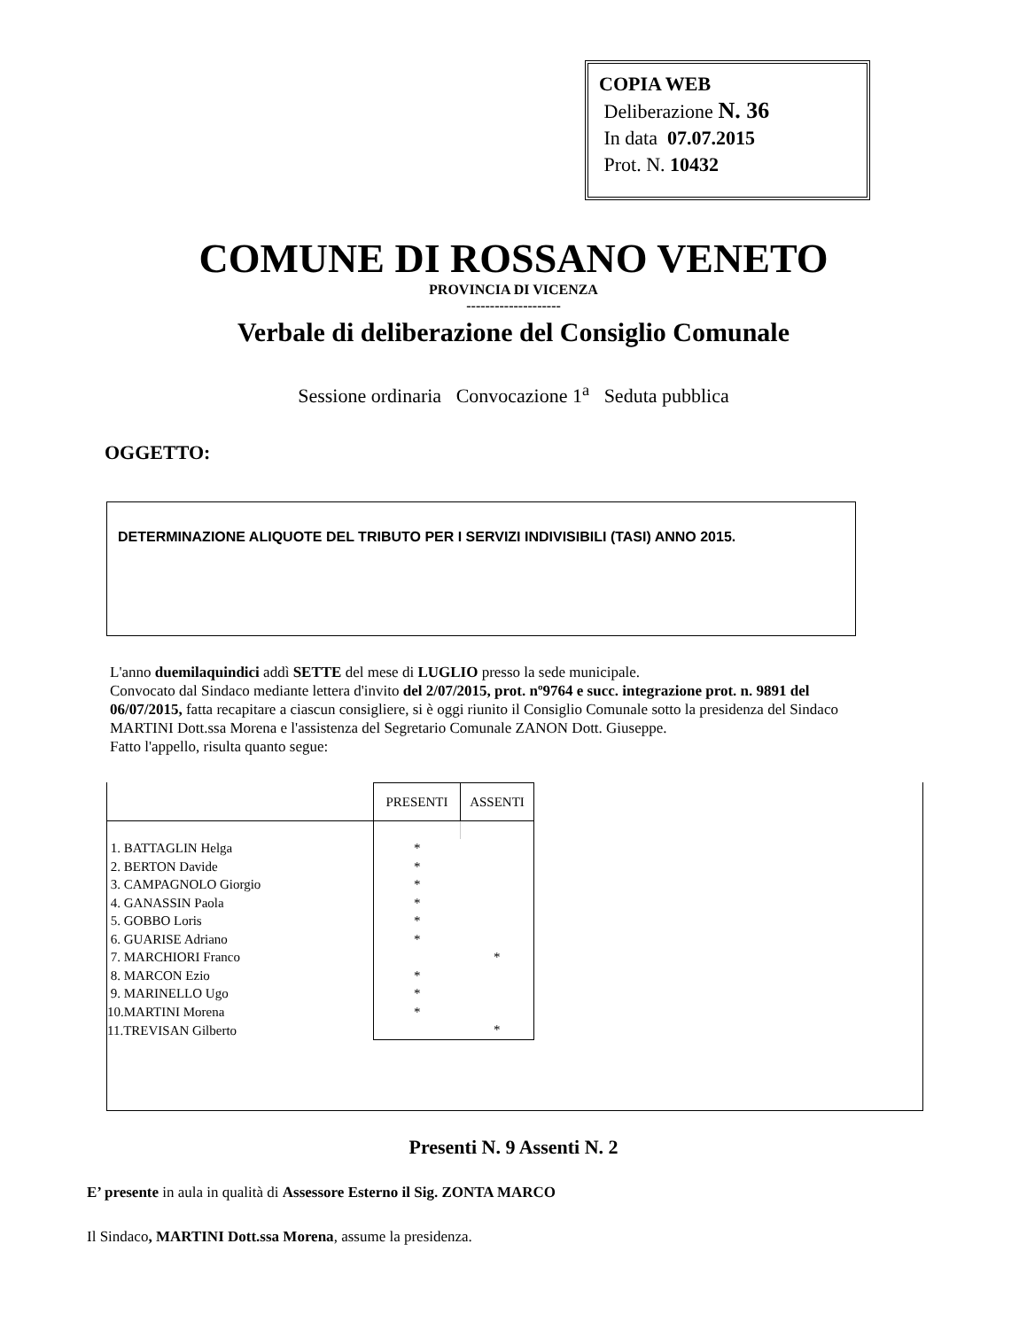COPIA WEB
Deliberazione N. 36
In data 07.07.2015
Prot. N. 10432
COMUNE DI ROSSANO VENETO
PROVINCIA DI VICENZA
--------------------
Verbale di deliberazione del Consiglio Comunale
Sessione ordinaria Convocazione 1<sup>a</sup> Seduta pubblica
OGGETTO:
DETERMINAZIONE ALIQUOTE DEL TRIBUTO PER I SERVIZI INDIVISIBILI (TASI) ANNO 2015.
L'anno duemilaquindici addì SETTE del mese di LUGLIO presso la sede municipale.
Convocato dal Sindaco mediante lettera d'invito del 2/07/2015, prot. nº9764 e succ. integrazione prot. n. 9891 del 06/07/2015, fatta recapitare a ciascun consigliere, si è oggi riunito il Consiglio Comunale sotto la presidenza del Sindaco MARTINI Dott.ssa Morena e l'assistenza del Segretario Comunale ZANON Dott. Giuseppe.
Fatto l'appello, risulta quanto segue:
| | PRESENTI | ASSENTI |
| 1. BATTAGLIN Helga | * | |
| 2. BERTON Davide | * | |
| 3. CAMPAGNOLO Giorgio | * | |
| 4. GANASSIN Paola | * | |
| 5. GOBBO Loris | * | |
| 6. GUARISE Adriano | * | |
| 7. MARCHIORI Franco | | * |
| 8. MARCON Ezio | * | |
| 9. MARINELLO Ugo | * | |
| 10.MARTINI Morena | * | |
| 11.TREVISAN Gilberto | | * |
Presenti N. 9 Assenti N. 2
E’ presente in aula in qualità di Assessore Esterno il Sig. ZONTA MARCO
Il Sindaco, MARTINI Dott.ssa Morena, assume la presidenza.